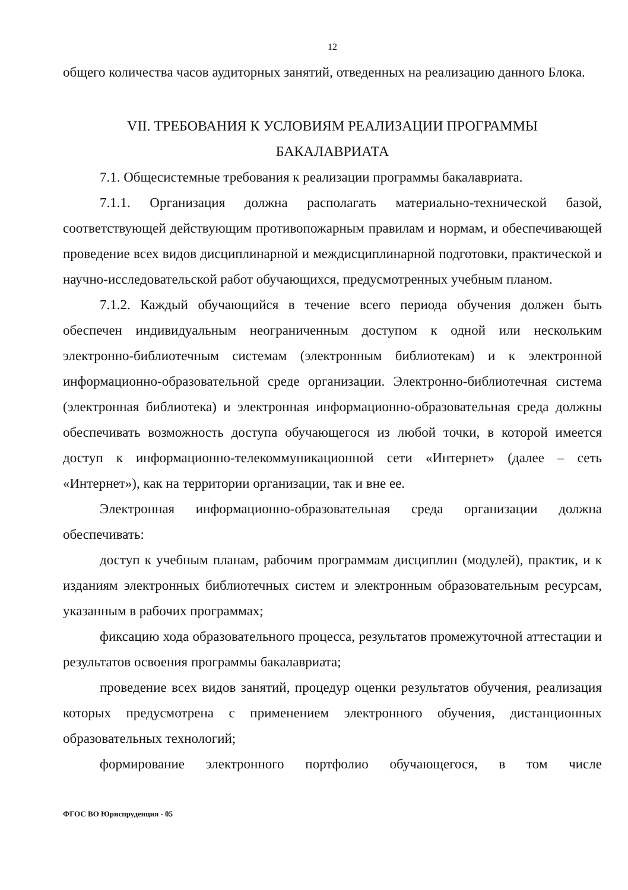12
общего количества часов аудиторных занятий, отведенных на реализацию данного Блока.
VII. ТРЕБОВАНИЯ К УСЛОВИЯМ РЕАЛИЗАЦИИ ПРОГРАММЫ
БАКАЛАВРИАТА
7.1. Общесистемные требования к реализации программы бакалавриата.
7.1.1. Организация должна располагать материально-технической базой, соответствующей действующим противопожарным правилам и нормам, и обеспечивающей проведение всех видов дисциплинарной и междисциплинарной подготовки, практической и научно-исследовательской работ обучающихся, предусмотренных учебным планом.
7.1.2. Каждый обучающийся в течение всего периода обучения должен быть обеспечен индивидуальным неограниченным доступом к одной или нескольким электронно-библиотечным системам (электронным библиотекам) и к электронной информационно-образовательной среде организации. Электронно-библиотечная система (электронная библиотека) и электронная информационно-образовательная среда должны обеспечивать возможность доступа обучающегося из любой точки, в которой имеется доступ к информационно-телекоммуникационной сети «Интернет» (далее – сеть «Интернет»), как на территории организации, так и вне ее.
Электронная информационно-образовательная среда организации должна обеспечивать:
доступ к учебным планам, рабочим программам дисциплин (модулей), практик, и к изданиям электронных библиотечных систем и электронным образовательным ресурсам, указанным в рабочих программах;
фиксацию хода образовательного процесса, результатов промежуточной аттестации и результатов освоения программы бакалавриата;
проведение всех видов занятий, процедур оценки результатов обучения, реализация которых предусмотрена с применением электронного обучения, дистанционных образовательных технологий;
формирование электронного портфолио обучающегося, в том числе
ФГОС ВО Юриспруденция - 05